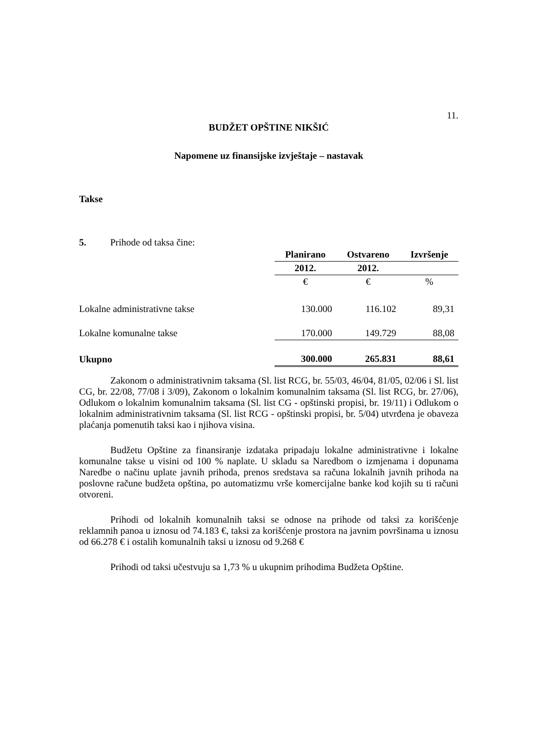11.
BUDŽET OPŠTINE NIKŠIĆ
Napomene uz finansijske izvještaje – nastavak
Takse
5. Prihode od taksa čine:
| | Planirano | Ostvareno | Izvršenje |
| | 2012. | 2012. | |
| | € | € | % |
| Lokalne administrativne takse | 130.000 | 116.102 | 89,31 |
| Lokalne komunalne takse | 170.000 | 149.729 | 88,08 |
| Ukupno | 300.000 | 265.831 | 88,61 |
Zakonom o administrativnim taksama (Sl. list RCG, br. 55/03, 46/04, 81/05, 02/06 i Sl. list CG, br. 22/08, 77/08 i 3/09), Zakonom o lokalnim komunalnim taksama (Sl. list RCG, br. 27/06), Odlukom o lokalnim komunalnim taksama (Sl. list CG - opštinski propisi, br. 19/11) i Odlukom o lokalnim administrativnim taksama (Sl. list RCG - opštinski propisi, br. 5/04) utvrđena je obaveza plaćanja pomenutih taksi kao i njihova visina.
Budžetu Opštine za finansiranje izdataka pripadaju lokalne administrativne i lokalne komunalne takse u visini od 100 % naplate. U skladu sa Naredbom o izmjenama i dopunama Naredbe o načinu uplate javnih prihoda, prenos sredstava sa računa lokalnih javnih prihoda na poslovne račune budžeta opština, po automatizmu vrše komercijalne banke kod kojih su ti računi otvoreni.
Prihodi od lokalnih komunalnih taksi se odnose na prihode od taksi za korišćenje reklamnih panoa u iznosu od 74.183 €, taksi za korišćenje prostora na javnim površinama u iznosu od 66.278 € i ostalih komunalnih taksi u iznosu od 9.268 €
Prihodi od taksi učestvuju sa 1,73 % u ukupnim prihodima Budžeta Opštine.